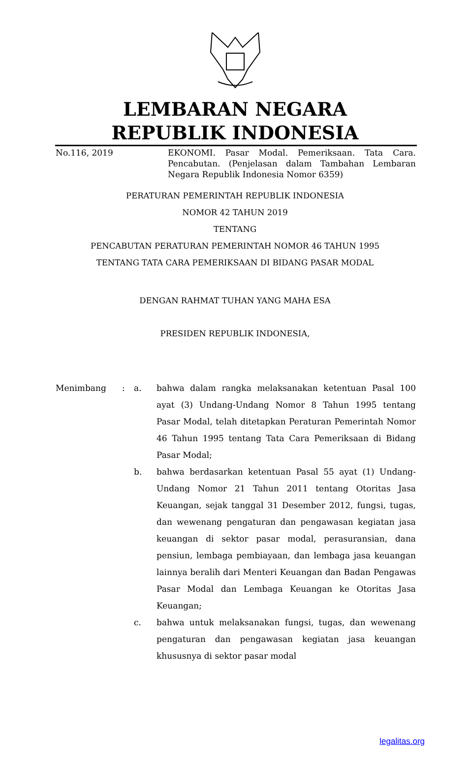LEMBARAN NEGARA
REPUBLIK INDONESIA
No.116, 2019 EKONOMI. Pasar Modal. Pemeriksaan. Tata Cara. Pencabutan. (Penjelasan dalam Tambahan Lembaran Negara Republik Indonesia Nomor 6359)
PERATURAN PEMERINTAH REPUBLIK INDONESIA
NOMOR 42 TAHUN 2019
TENTANG
PENCABUTAN PERATURAN PEMERINTAH NOMOR 46 TAHUN 1995
TENTANG TATA CARA PEMERIKSAAN DI BIDANG PASAR MODAL
DENGAN RAHMAT TUHAN YANG MAHA ESA
PRESIDEN REPUBLIK INDONESIA,
Menimbang : a. bahwa dalam rangka melaksanakan ketentuan Pasal 100 ayat (3) Undang-Undang Nomor 8 Tahun 1995 tentang Pasar Modal, telah ditetapkan Peraturan Pemerintah Nomor 46 Tahun 1995 tentang Tata Cara Pemeriksaan di Bidang Pasar Modal;
b. bahwa berdasarkan ketentuan Pasal 55 ayat (1) Undang-Undang Nomor 21 Tahun 2011 tentang Otoritas Jasa Keuangan, sejak tanggal 31 Desember 2012, fungsi, tugas, dan wewenang pengaturan dan pengawasan kegiatan jasa keuangan di sektor pasar modal, perasuransian, dana pensiun, lembaga pembiayaan, dan lembaga jasa keuangan lainnya beralih dari Menteri Keuangan dan Badan Pengawas Pasar Modal dan Lembaga Keuangan ke Otoritas Jasa Keuangan;
c. bahwa untuk melaksanakan fungsi, tugas, dan wewenang pengaturan dan pengawasan kegiatan jasa keuangan khususnya di sektor pasar modal
legalitas.org